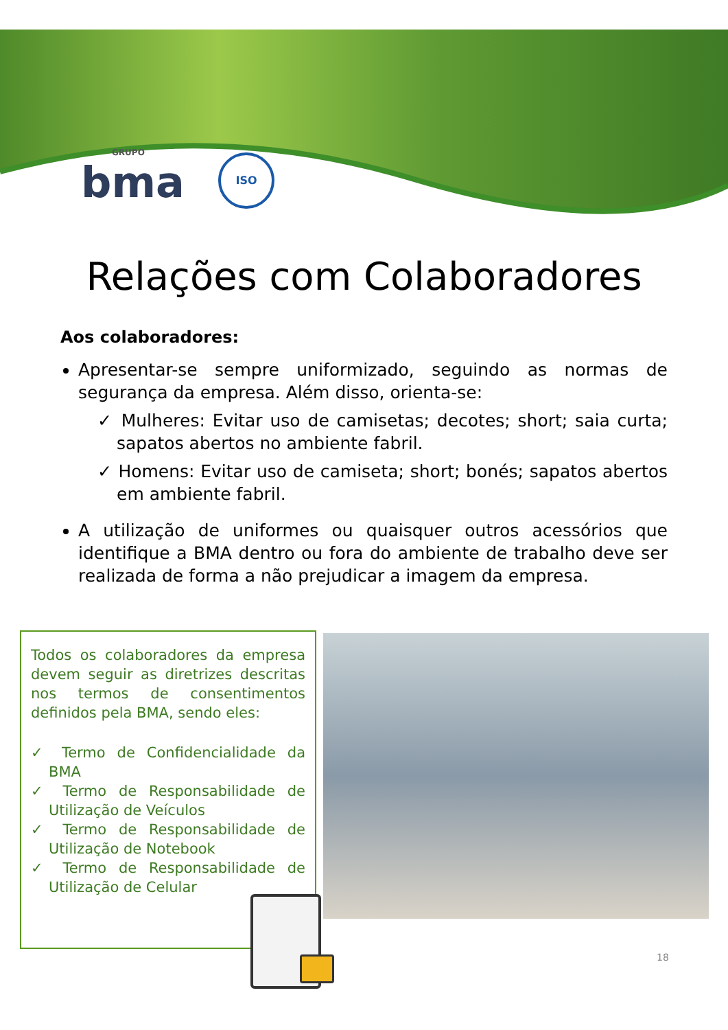GRUPO
bma
ISO
Relações com Colaboradores
Aos colaboradores:
Apresentar-se sempre uniformizado, seguindo as normas de segurança da empresa. Além disso, orienta-se:
✓ Mulheres: Evitar uso de camisetas; decotes; short; saia curta; sapatos abertos no ambiente fabril.
✓ Homens: Evitar uso de camiseta; short; bonés; sapatos abertos em ambiente fabril.
A utilização de uniformes ou quaisquer outros acessórios que identifique a BMA dentro ou fora do ambiente de trabalho deve ser realizada de forma a não prejudicar a imagem da empresa.
Todos os colaboradores da empresa devem seguir as diretrizes descritas nos termos de consentimentos definidos pela BMA, sendo eles:
✓ Termo de Confidencialidade da BMA
✓ Termo de Responsabilidade de Utilização de Veículos
✓ Termo de Responsabilidade de Utilização de Notebook
✓ Termo de Responsabilidade de Utilização de Celular
18